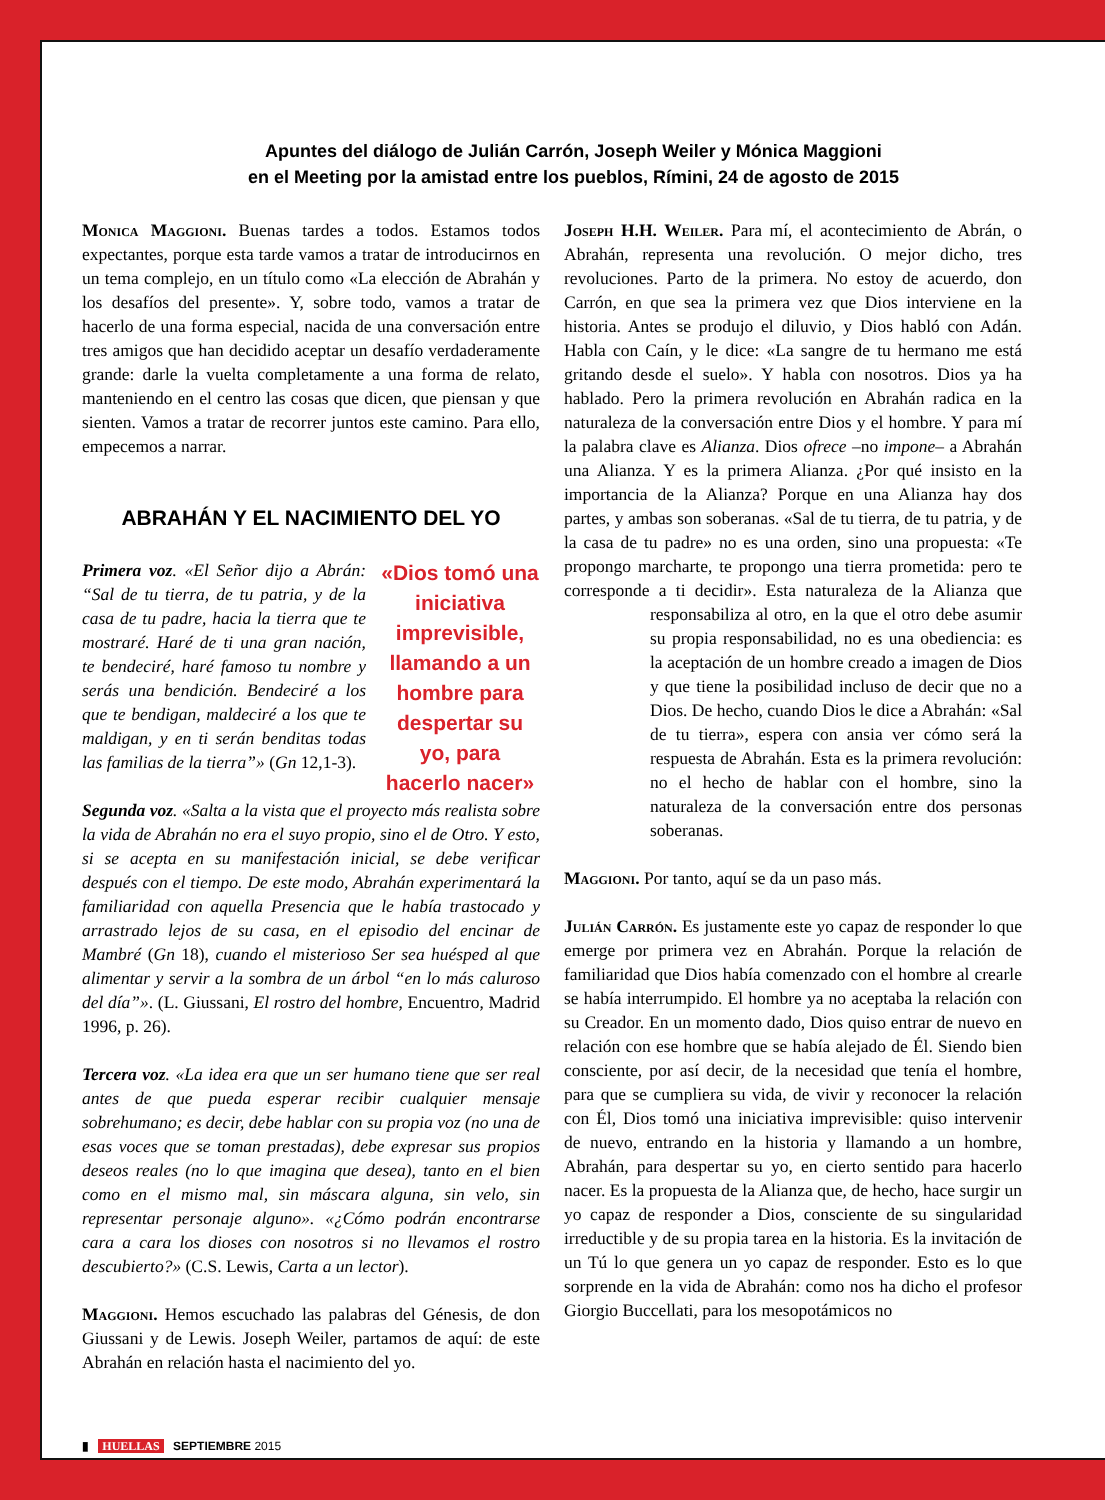Apuntes del diálogo de Julián Carrón, Joseph Weiler y Mónica Maggioni
en el Meeting por la amistad entre los pueblos, Rímini, 24 de agosto de 2015
Monica Maggioni. Buenas tardes a todos. Estamos todos expectantes, porque esta tarde vamos a tratar de introducirnos en un tema complejo, en un título como «La elección de Abrahán y los desafíos del presente». Y, sobre todo, vamos a tratar de hacerlo de una forma especial, nacida de una conversación entre tres amigos que han decidido aceptar un desafío verdaderamente grande: darle la vuelta completamente a una forma de relato, manteniendo en el centro las cosas que dicen, que piensan y que sienten. Vamos a tratar de recorrer juntos este camino. Para ello, empecemos a narrar.
ABRAHÁN Y EL NACIMIENTO DEL YO
«Dios tomó una iniciativa imprevisible, llamando a un hombre para despertar su yo, para hacerlo nacer»
Primera voz. «El Señor dijo a Abrán: “Sal de tu tierra, de tu patria, y de la casa de tu padre, hacia la tierra que te mostraré. Haré de ti una gran nación, te bendeciré, haré famoso tu nombre y serás una bendición. Bendeciré a los que te bendigan, maldeciré a los que te maldigan, y en ti serán benditas todas las familias de la tierra”» (Gn 12,1-3).
Segunda voz. «Salta a la vista que el proyecto más realista sobre la vida de Abrahán no era el suyo propio, sino el de Otro. Y esto, si se acepta en su manifestación inicial, se debe verificar después con el tiempo. De este modo, Abrahán experimentará la familiaridad con aquella Presencia que le había trastocado y arrastrado lejos de su casa, en el episodio del encinar de Mambré (Gn 18), cuando el misterioso Ser sea huésped al que alimentar y servir a la sombra de un árbol “en lo más caluroso del día”». (L. Giussani, El rostro del hombre, Encuentro, Madrid 1996, p. 26).
Tercera voz. «La idea era que un ser humano tiene que ser real antes de que pueda esperar recibir cualquier mensaje sobrehumano; es decir, debe hablar con su propia voz (no una de esas voces que se toman prestadas), debe expresar sus propios deseos reales (no lo que imagina que desea), tanto en el bien como en el mismo mal, sin máscara alguna, sin velo, sin representar personaje alguno». «¿Cómo podrán encontrarse cara a cara los dioses con nosotros si no llevamos el rostro descubierto?» (C.S. Lewis, Carta a un lector).
Maggioni. Hemos escuchado las palabras del Génesis, de don Giussani y de Lewis. Joseph Weiler, partamos de aquí: de este Abrahán en relación hasta el nacimiento del yo.
Joseph H.H. Weiler. Para mí, el acontecimiento de Abrán, o Abrahán, representa una revolución. O mejor dicho, tres revoluciones. Parto de la primera. No estoy de acuerdo, don Carrón, en que sea la primera vez que Dios interviene en la historia. Antes se produjo el diluvio, y Dios habló con Adán. Habla con Caín, y le dice: «La sangre de tu hermano me está gritando desde el suelo». Y habla con nosotros. Dios ya ha hablado. Pero la primera revolución en Abrahán radica en la naturaleza de la conversación entre Dios y el hombre. Y para mí la palabra clave es Alianza. Dios ofrece –no impone– a Abrahán una Alianza. Y es la primera Alianza. ¿Por qué insisto en la importancia de la Alianza? Porque en una Alianza hay dos partes, y ambas son soberanas. «Sal de tu tierra, de tu patria, y de la casa de tu padre» no es una orden, sino una propuesta: «Te propongo marcharte, te propongo una tierra prometida: pero te corresponde a ti decidir». Esta naturaleza de la Alianza que responsabiliza al otro, en la que el otro debe asumir su propia responsabilidad, no es una obediencia: es la aceptación de un hombre creado a imagen de Dios y que tiene la posibilidad incluso de decir que no a Dios. De hecho, cuando Dios le dice a Abrahán: «Sal de tu tierra», espera con ansia ver cómo será la respuesta de Abrahán. Esta es la primera revolución: no el hecho de hablar con el hombre, sino la naturaleza de la conversación entre dos personas soberanas.
Maggioni. Por tanto, aquí se da un paso más.
Julián Carrón. Es justamente este yo capaz de responder lo que emerge por primera vez en Abrahán. Porque la relación de familiaridad que Dios había comenzado con el hombre al crearle se había interrumpido. El hombre ya no aceptaba la relación con su Creador. En un momento dado, Dios quiso entrar de nuevo en relación con ese hombre que se había alejado de Él. Siendo bien consciente, por así decir, de la necesidad que tenía el hombre, para que se cumpliera su vida, de vivir y reconocer la relación con Él, Dios tomó una iniciativa imprevisible: quiso intervenir de nuevo, entrando en la historia y llamando a un hombre, Abrahán, para despertar su yo, en cierto sentido para hacerlo nacer. Es la propuesta de la Alianza que, de hecho, hace surgir un yo capaz de responder a Dios, consciente de su singularidad irreductible y de su propia tarea en la historia. Es la invitación de un Tú lo que genera un yo capaz de responder. Esto es lo que sorprende en la vida de Abrahán: como nos ha dicho el profesor Giorgio Buccellati, para los mesopotámicos no
▮ HUELLAS SEPTIEMBRE 2015